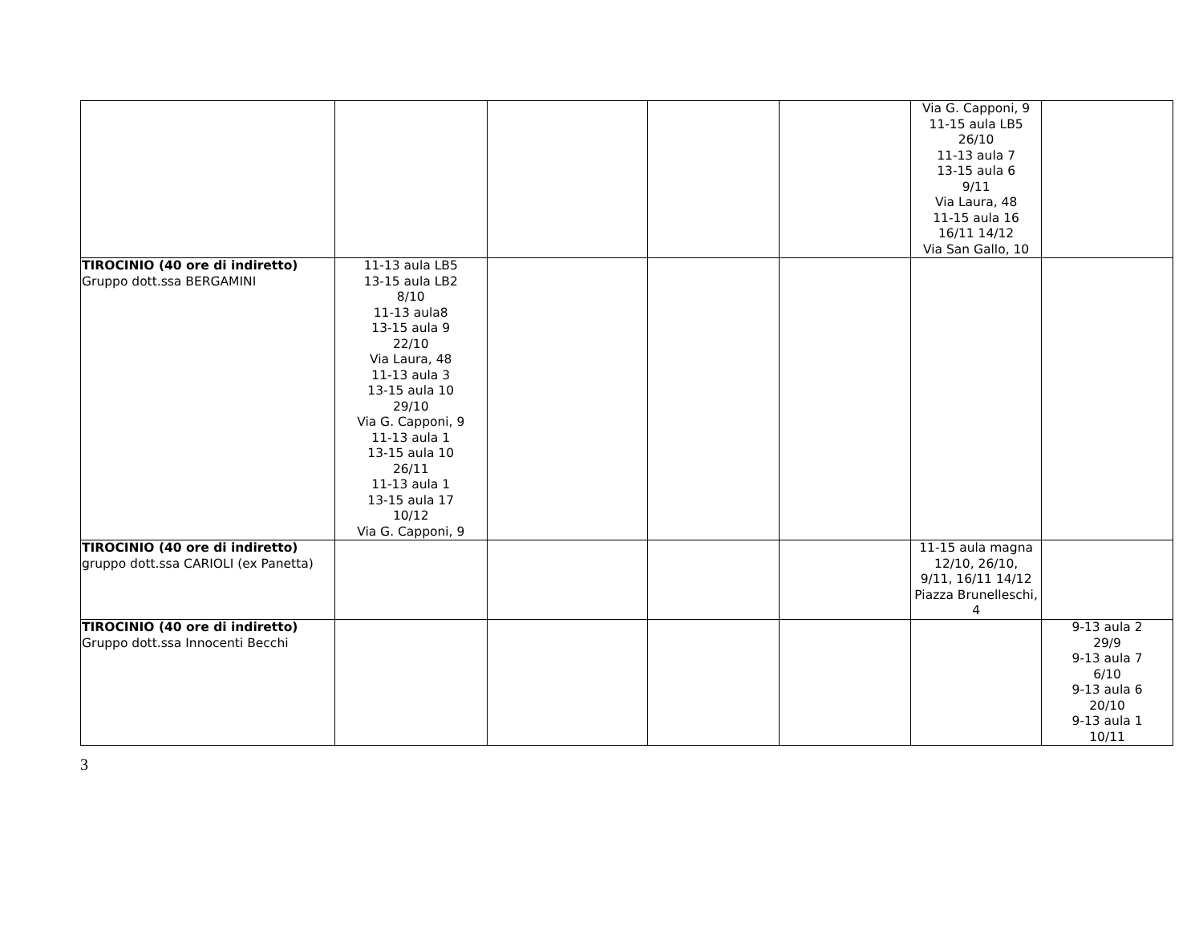| | | | | | Via G. Capponi, 9 11-15 aula LB5 26/10 11-13 aula 7 13-15 aula 6 9/11 Via Laura, 48 11-15 aula 16 16/11 14/12 Via San Gallo, 10 | |
| TIROCINIO (40 ore di indiretto) Gruppo dott.ssa BERGAMINI | 11-13 aula LB5 13-15 aula LB2 8/10 11-13 aula8 13-15 aula 9 22/10 Via Laura, 48 11-13 aula 3 13-15 aula 10 29/10 Via G. Capponi, 9 11-13 aula 1 13-15 aula 10 26/11 11-13 aula 1 13-15 aula 17 10/12 Via G. Capponi, 9 | | | | | |
| TIROCINIO (40 ore di indiretto) gruppo dott.ssa CARIOLI (ex Panetta) | | | | | 11-15 aula magna 12/10, 26/10, 9/11, 16/11 14/12 Piazza Brunelleschi, 4 | |
| TIROCINIO (40 ore di indiretto) Gruppo dott.ssa Innocenti Becchi | | | | | | 9-13 aula 2 29/9 9-13 aula 7 6/10 9-13 aula 6 20/10 9-13 aula 1 10/11 |
3